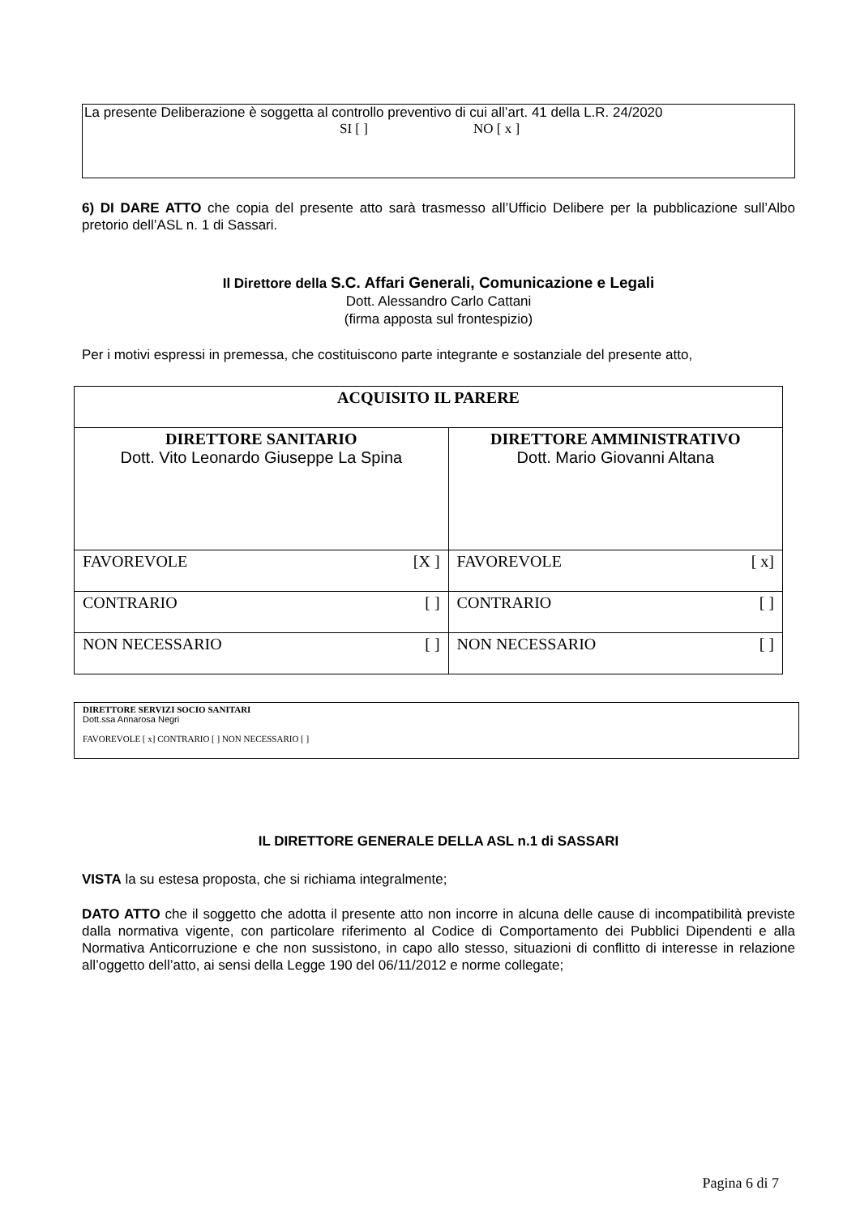La presente Deliberazione è soggetta al controllo preventivo di cui all’art. 41 della L.R. 24/2020
SI [ ] NO [ x ]
6) DI DARE ATTO che copia del presente atto sarà trasmesso all’Ufficio Delibere per la pubblicazione sull’Albo pretorio dell’ASL n. 1 di Sassari.
Il Direttore della S.C. Affari Generali, Comunicazione e Legali
Dott. Alessandro Carlo Cattani
(firma apposta sul frontespizio)
Per i motivi espressi in premessa, che costituiscono parte integrante e sostanziale del presente atto,
| ACQUISITO IL PARERE | |
| DIRETTORE SANITARIO Dott. Vito Leonardo Giuseppe La Spina | DIRETTORE AMMINISTRATIVO Dott. Mario Giovanni Altana |
| FAVOREVOLE [X ] | FAVOREVOLE [ x] |
| CONTRARIO [ ] | CONTRARIO [ ] |
| NON NECESSARIO [ ] | NON NECESSARIO [ ] |
DIRETTORE SERVIZI SOCIO SANITARI
Dott.ssa Annarosa Negri
FAVOREVOLE [ x] CONTRARIO [ ] NON NECESSARIO [ ]
IL DIRETTORE GENERALE DELLA ASL n.1 di SASSARI
VISTA la su estesa proposta, che si richiama integralmente;
DATO ATTO che il soggetto che adotta il presente atto non incorre in alcuna delle cause di incompatibilità previste dalla normativa vigente, con particolare riferimento al Codice di Comportamento dei Pubblici Dipendenti e alla Normativa Anticorruzione e che non sussistono, in capo allo stesso, situazioni di conflitto di interesse in relazione all’oggetto dell’atto, ai sensi della Legge 190 del 06/11/2012 e norme collegate;
Pagina 6 di 7